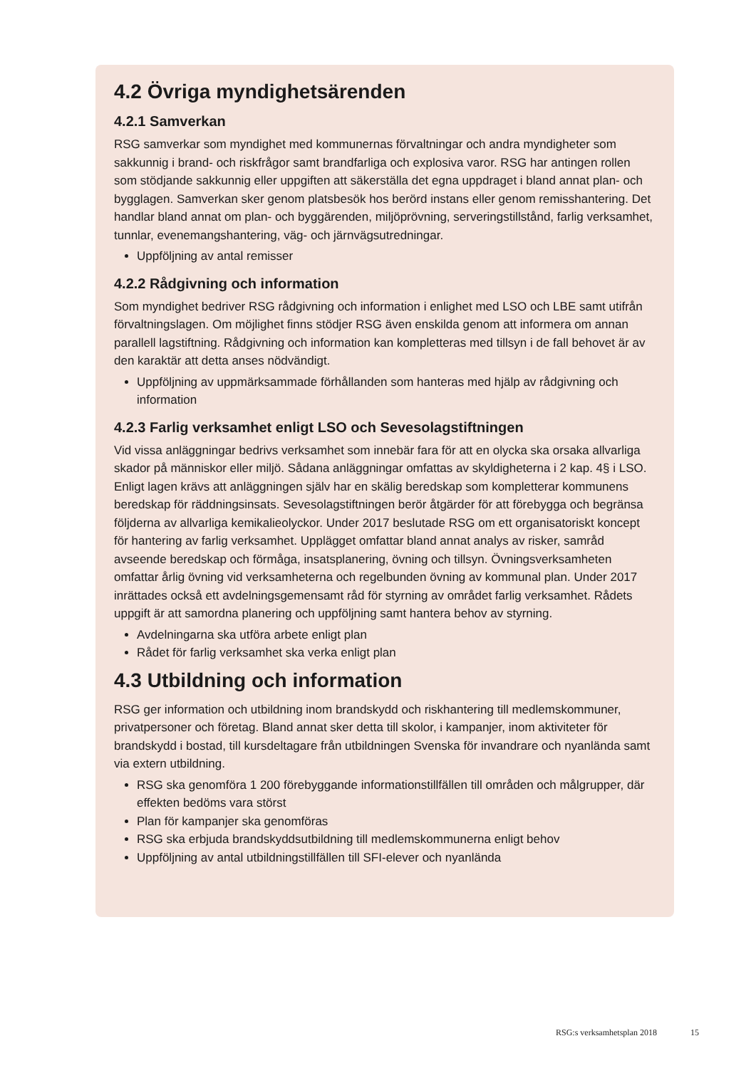4.2 Övriga myndighetsärenden
4.2.1 Samverkan
RSG samverkar som myndighet med kommunernas förvaltningar och andra myndigheter som sakkunnig i brand- och riskfrågor samt brandfarliga och explosiva varor. RSG har antingen rollen som stödjande sakkunnig eller uppgiften att säkerställa det egna uppdraget i bland annat plan- och bygglagen. Samverkan sker genom platsbesök hos berörd instans eller genom remisshantering. Det handlar bland annat om plan- och byggärenden, miljöprövning, serveringstillstånd, farlig verksamhet, tunnlar, evenemangshantering, väg- och järnvägsutredningar.
Uppföljning av antal remisser
4.2.2 Rådgivning och information
Som myndighet bedriver RSG rådgivning och information i enlighet med LSO och LBE samt utifrån förvaltningslagen. Om möjlighet finns stödjer RSG även enskilda genom att informera om annan parallell lagstiftning. Rådgivning och information kan kompletteras med tillsyn i de fall behovet är av den karaktär att detta anses nödvändigt.
Uppföljning av uppmärksammade förhållanden som hanteras med hjälp av rådgivning och information
4.2.3 Farlig verksamhet enligt LSO och Sevesolagstiftningen
Vid vissa anläggningar bedrivs verksamhet som innebär fara för att en olycka ska orsaka allvarliga skador på människor eller miljö. Sådana anläggningar omfattas av skyldigheterna i 2 kap. 4§ i LSO. Enligt lagen krävs att anläggningen själv har en skälig beredskap som kompletterar kommunens beredskap för räddningsinsats. Sevesolagstiftningen berör åtgärder för att förebygga och begränsa följderna av allvarliga kemikalieolyckor. Under 2017 beslutade RSG om ett organisatoriskt koncept för hantering av farlig verksamhet. Upplägget omfattar bland annat analys av risker, samråd avseende beredskap och förmåga, insatsplanering, övning och tillsyn. Övningsverksamheten omfattar årlig övning vid verksamheterna och regelbunden övning av kommunal plan. Under 2017 inrättades också ett avdelningsgemensamt råd för styrning av området farlig verksamhet. Rådets uppgift är att samordna planering och uppföljning samt hantera behov av styrning.
Avdelningarna ska utföra arbete enligt plan
Rådet för farlig verksamhet ska verka enligt plan
4.3 Utbildning och information
RSG ger information och utbildning inom brandskydd och riskhantering till medlemskommuner, privatpersoner och företag. Bland annat sker detta till skolor, i kampanjer, inom aktiviteter för brandskydd i bostad, till kursdeltagare från utbildningen Svenska för invandrare och nyanlända samt via extern utbildning.
RSG ska genomföra 1 200 förebyggande informationstillfällen till områden och målgrupper, där effekten bedöms vara störst
Plan för kampanjer ska genomföras
RSG ska erbjuda brandskyddsutbildning till medlemskommunerna enligt behov
Uppföljning av antal utbildningstillfällen till SFI-elever och nyanlända
RSG:s verksamhetsplan 2018 15